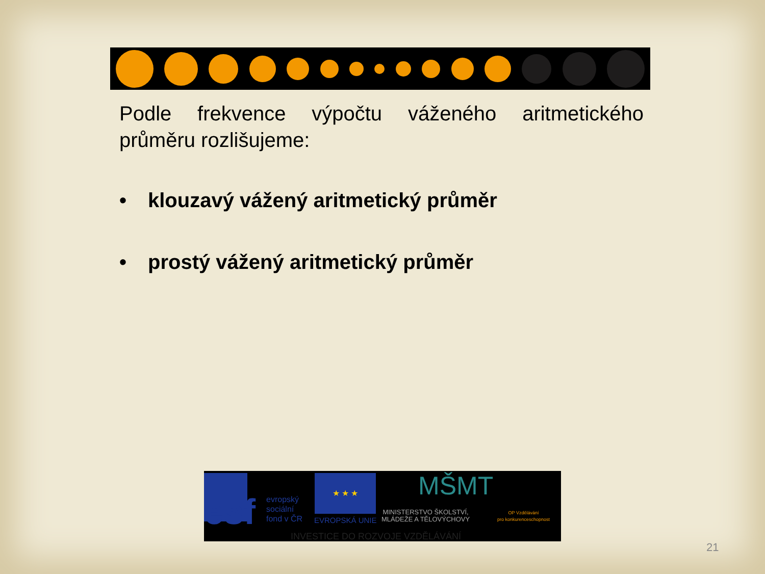Podle frekvence výpočtu váženého aritmetického průměru rozlišujeme:
• klouzavý vážený aritmetický průměr
• prostý vážený aritmetický průměr
esf
evropský
sociální
fond v ČR
★ ★ ★
EVROPSKÁ UNIE
MŠMT
MINISTERSTVO ŠKOLSTVÍ,
MLÁDEŽE A TĚLOVÝCHOVY
OP Vzdělávání
pro konkurenceschopnost
INVESTICE DO ROZVOJE VZDĚLÁVÁNÍ
21